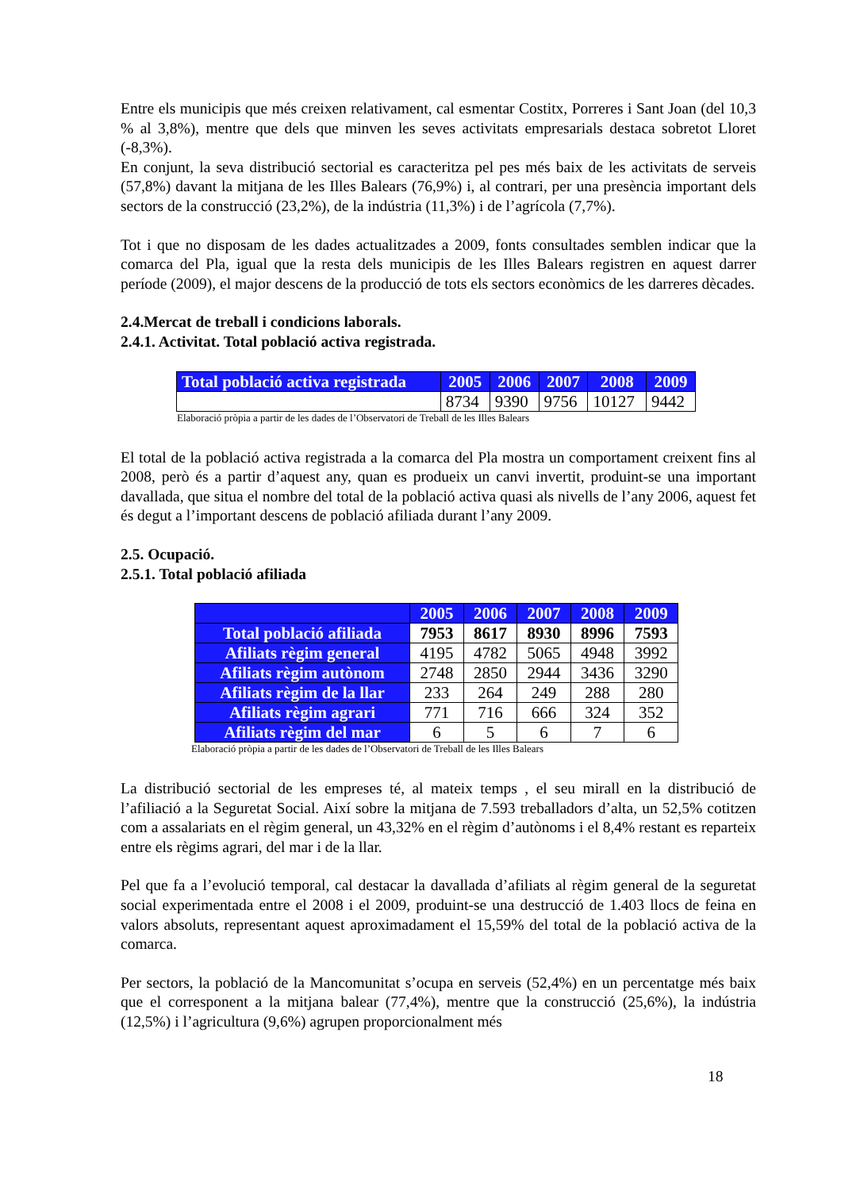Entre els municipis que més creixen relativament, cal esmentar Costitx, Porreres i Sant Joan (del 10,3 % al 3,8%), mentre que dels que minven les seves activitats empresarials destaca sobretot Lloret (-8,3%).
En conjunt, la seva distribució sectorial es caracteritza pel pes més baix de les activitats de serveis (57,8%) davant la mitjana de les Illes Balears (76,9%) i, al contrari, per una presència important dels sectors de la construcció (23,2%), de la indústria (11,3%) i de l’agrícola (7,7%).
Tot i que no disposam de les dades actualitzades a 2009, fonts consultades semblen indicar que la comarca del Pla, igual que la resta dels municipis de les Illes Balears registren en aquest darrer període (2009), el major descens de la producció de tots els sectors econòmics de les darreres dècades.
2.4.Mercat de treball i condicions laborals.
2.4.1. Activitat. Total població activa registrada.
| Total població activa registrada | 2005 | 2006 | 2007 | 2008 | 2009 |
| --- | --- | --- | --- | --- | --- |
| | 8734 | 9390 | 9756 | 10127 | 9442 |
Elaboració pròpia a partir de les dades de l’Observatori de Treball de les Illes Balears
El total de la població activa registrada a la comarca del Pla mostra un comportament creixent fins al 2008, però és a partir d’aquest any, quan es produeix un canvi invertit, produint-se una important davallada, que situa el nombre del total de la població activa quasi als nivells de l’any 2006, aquest fet és degut a l’important descens de població afiliada durant l’any 2009.
2.5. Ocupació.
2.5.1. Total població afiliada
| | 2005 | 2006 | 2007 | 2008 | 2009 |
| --- | --- | --- | --- | --- | --- |
| Total població afiliada | 7953 | 8617 | 8930 | 8996 | 7593 |
| Afiliats règim general | 4195 | 4782 | 5065 | 4948 | 3992 |
| Afiliats règim autònom | 2748 | 2850 | 2944 | 3436 | 3290 |
| Afiliats règim de la llar | 233 | 264 | 249 | 288 | 280 |
| Afiliats règim agrari | 771 | 716 | 666 | 324 | 352 |
| Afiliats règim del mar | 6 | 5 | 6 | 7 | 6 |
Elaboració pròpia a partir de les dades de l’Observatori de Treball de les Illes Balears
La distribució sectorial de les empreses té, al mateix temps , el seu mirall en la distribució de l’afiliació a la Seguretat Social. Així sobre la mitjana de 7.593 treballadors d’alta, un 52,5% cotitzen com a assalariats en el règim general, un 43,32% en el règim d’autònoms i el 8,4% restant es reparteix entre els règims agrari, del mar i de la llar.
Pel que fa a l’evolució temporal, cal destacar la davallada d’afiliats al règim general de la seguretat social experimentada entre el 2008 i el 2009, produint-se una destrucció de 1.403 llocs de feina en valors absoluts, representant aquest aproximadament el 15,59% del total de la població activa de la comarca.
Per sectors, la població de la Mancomunitat s’ocupa en serveis (52,4%) en un percentatge més baix que el corresponent a la mitjana balear (77,4%), mentre que la construcció (25,6%), la indústria (12,5%) i l’agricultura (9,6%) agrupen proporcionalment més
18